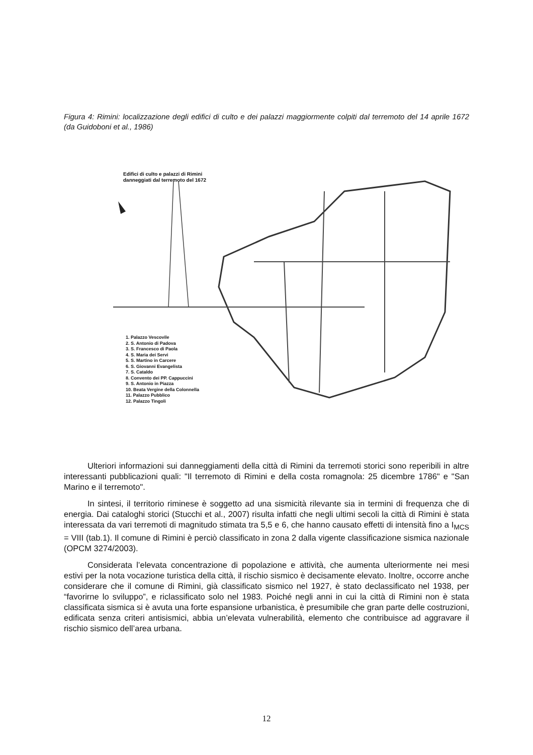Figura 4: Rimini: localizzazione degli edifici di culto e dei palazzi maggiormente colpiti dal terremoto del 14 aprile 1672 (da Guidoboni et al., 1986)
Edifici di culto e palazzi di Rimini
danneggiati dal terremoto del 1672
1. Palazzo Vescovile
2. S. Antonio di Padova
3. S. Francesco di Paola
4. S. Maria dei Servi
5. S. Martino in Carcere
6. S. Giovanni Evangelista
7. S. Cataldo
8. Convento dei PP. Cappuccini
9. S. Antonio in Piazza
10. Beata Vergine della Colonnella
11. Palazzo Pubblico
12. Palazzo Tingoli
Ulteriori informazioni sui danneggiamenti della città di Rimini da terremoti storici sono reperibili in altre interessanti pubblicazioni quali: "Il terremoto di Rimini e della costa romagnola: 25 dicembre 1786" e "San Marino e il terremoto".
In sintesi, il territorio riminese è soggetto ad una sismicità rilevante sia in termini di frequenza che di energia. Dai cataloghi storici (Stucchi et al., 2007) risulta infatti che negli ultimi secoli la città di Rimini è stata interessata da vari terremoti di magnitudo stimata tra 5,5 e 6, che hanno causato effetti di intensità fino a I<sub>MCS</sub> = VIII (tab.1). Il comune di Rimini è perciò classificato in zona 2 dalla vigente classificazione sismica nazionale (OPCM 3274/2003).
Considerata l’elevata concentrazione di popolazione e attività, che aumenta ulteriormente nei mesi estivi per la nota vocazione turistica della città, il rischio sismico è decisamente elevato. Inoltre, occorre anche considerare che il comune di Rimini, già classificato sismico nel 1927, è stato declassificato nel 1938, per “favorirne lo sviluppo”, e riclassificato solo nel 1983. Poiché negli anni in cui la città di Rimini non è stata classificata sismica si è avuta una forte espansione urbanistica, è presumibile che gran parte delle costruzioni, edificata senza criteri antisismici, abbia un’elevata vulnerabilità, elemento che contribuisce ad aggravare il rischio sismico dell’area urbana.
12